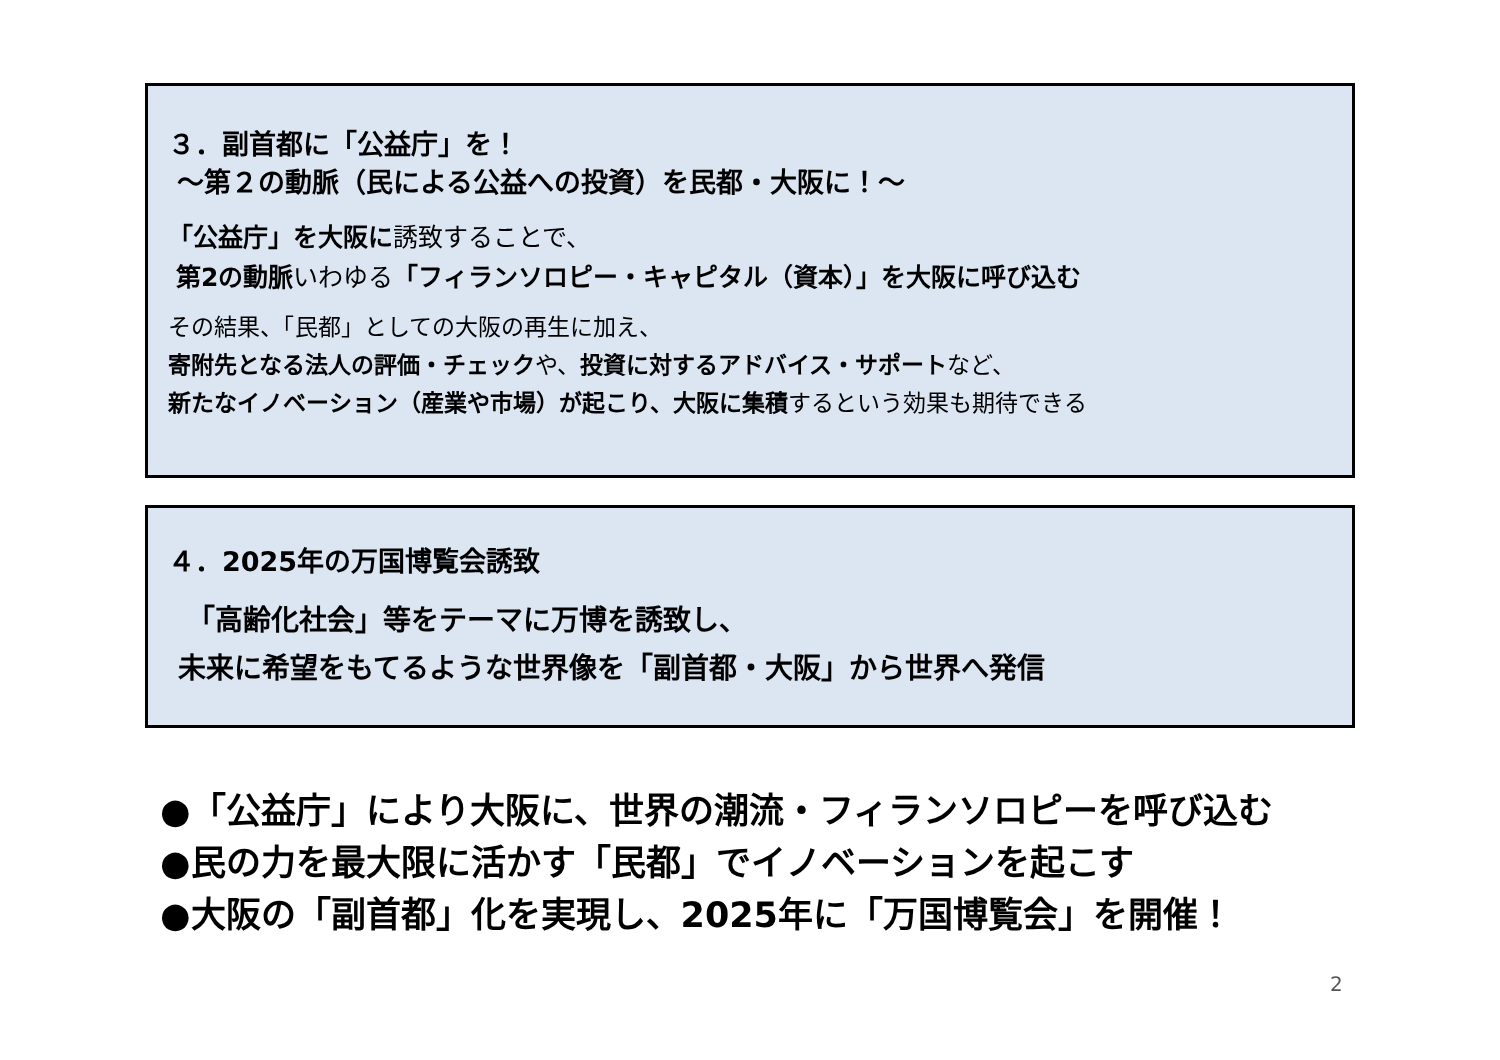３．副首都に「公益庁」を！
～第２の動脈（民による公益への投資）を民都・大阪に！～
「公益庁」を大阪に誘致することで、
第2の動脈いわゆる「フィランソロピー・キャピタル（資本）」を大阪に呼び込む
その結果、「民都」としての大阪の再生に加え、
寄附先となる法人の評価・チェックや、投資に対するアドバイス・サポートなど、
新たなイノベーション（産業や市場）が起こり、大阪に集積するという効果も期待できる
４．2025年の万国博覧会誘致
「高齢化社会」等をテーマに万博を誘致し、
未来に希望をもてるような世界像を「副首都・大阪」から世界へ発信
●「公益庁」により大阪に、世界の潮流・フィランソロピーを呼び込む
●民の力を最大限に活かす「民都」でイノベーションを起こす
●大阪の「副首都」化を実現し、2025年に「万国博覧会」を開催！
2